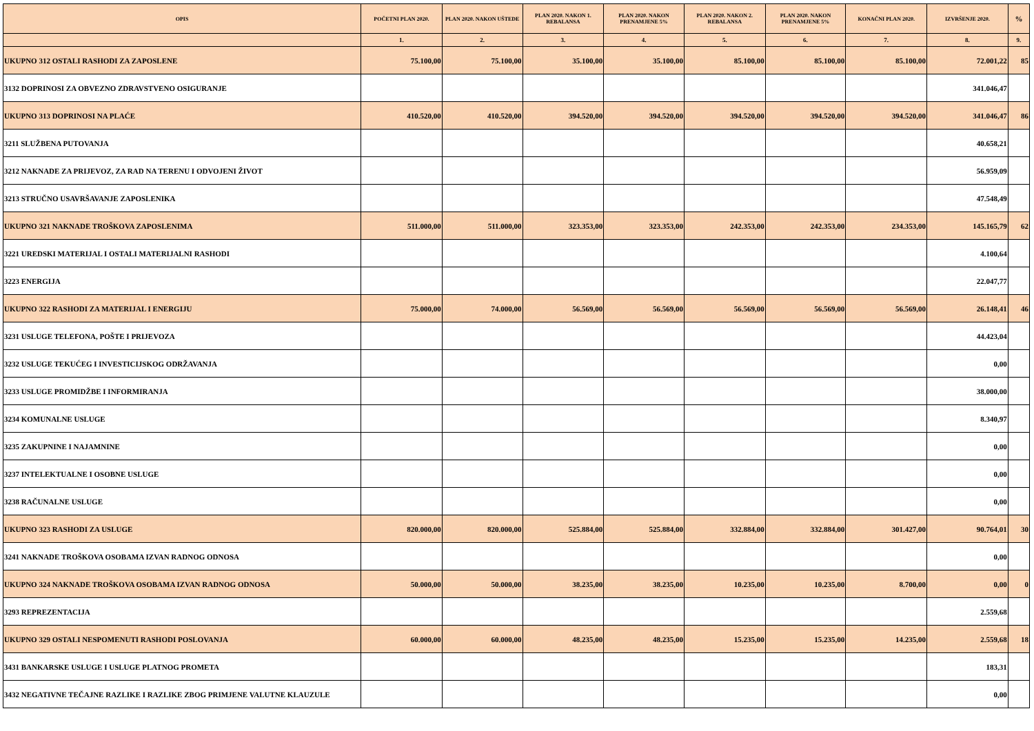| OPIS | POČETNI PLAN 2020. | PLAN 2020. NAKON UŠTEDE | PLAN 2020. NAKON 1. REBALANSA | PLAN 2020. NAKON PRENAMJENE 5% | PLAN 2020. NAKON 2. REBALANSA | PLAN 2020. NAKON PRENAMJENE 5% | KONAČNI PLAN 2020. | IZVRŠENJE 2020. | % |
| --- | --- | --- | --- | --- | --- | --- | --- | --- | --- |
| | 1. | 2. | 3. | 4. | 5. | 6. | 7. | 8. | 9. |
| UKUPNO 312 OSTALI RASHODI ZA ZAPOSLENE | 75.100,00 | 75.100,00 | 35.100,00 | 35.100,00 | 85.100,00 | 85.100,00 | 85.100,00 | 72.001,22 | 85 |
| 3132 DOPRINOSI ZA OBVEZNO ZDRAVSTVENO OSIGURANJE | | | | | | | | 341.046,47 | |
| UKUPNO 313 DOPRINOSI NA PLAĆE | 410.520,00 | 410.520,00 | 394.520,00 | 394.520,00 | 394.520,00 | 394.520,00 | 394.520,00 | 341.046,47 | 86 |
| 3211 SLUŽBENA PUTOVANJA | | | | | | | | 40.658,21 | |
| 3212 NAKNADE ZA PRIJEVOZ, ZA RAD NA TERENU I ODVOJENI ŽIVOT | | | | | | | | 56.959,09 | |
| 3213 STRUČNO USAVRŠAVANJE ZAPOSLENIKA | | | | | | | | 47.548,49 | |
| UKUPNO 321 NAKNADE TROŠKOVA ZAPOSLENIMA | 511.000,00 | 511.000,00 | 323.353,00 | 323.353,00 | 242.353,00 | 242.353,00 | 234.353,00 | 145.165,79 | 62 |
| 3221 UREDSKI MATERIJAL I OSTALI MATERIJALNI RASHODI | | | | | | | | 4.100,64 | |
| 3223 ENERGIJA | | | | | | | | 22.047,77 | |
| UKUPNO 322 RASHODI ZA MATERIJAL I ENERGIJU | 75.000,00 | 74.000,00 | 56.569,00 | 56.569,00 | 56.569,00 | 56.569,00 | 56.569,00 | 26.148,41 | 46 |
| 3231 USLUGE TELEFONA, POŠTE I PRIJEVOZA | | | | | | | | 44.423,04 | |
| 3232 USLUGE TEKUĆEG I INVESTICIJSKOG ODRŽAVANJA | | | | | | | | 0,00 | |
| 3233 USLUGE PROMIDŽBE I INFORMIRANJA | | | | | | | | 38.000,00 | |
| 3234 KOMUNALNE USLUGE | | | | | | | | 8.340,97 | |
| 3235 ZAKUPNINE I NAJAMNINE | | | | | | | | 0,00 | |
| 3237 INTELEKTUALNE I OSOBNE USLUGE | | | | | | | | 0,00 | |
| 3238 RAČUNALNE USLUGE | | | | | | | | 0,00 | |
| UKUPNO 323 RASHODI ZA USLUGE | 820.000,00 | 820.000,00 | 525.884,00 | 525.884,00 | 332.884,00 | 332.884,00 | 301.427,00 | 90.764,01 | 30 |
| 3241 NAKNADE TROŠKOVA OSOBAMA IZVAN RADNOG ODNOSA | | | | | | | | 0,00 | |
| UKUPNO 324 NAKNADE TROŠKOVA OSOBAMA IZVAN RADNOG ODNOSA | 50.000,00 | 50.000,00 | 38.235,00 | 38.235,00 | 10.235,00 | 10.235,00 | 8.700,00 | 0,00 | 0 |
| 3293 REPREZENTACIJA | | | | | | | | 2.559,68 | |
| UKUPNO 329 OSTALI NESPOMENUTI RASHODI POSLOVANJA | 60.000,00 | 60.000,00 | 48.235,00 | 48.235,00 | 15.235,00 | 15.235,00 | 14.235,00 | 2.559,68 | 18 |
| 3431 BANKARSKE USLUGE I USLUGE PLATNOG PROMETA | | | | | | | | 183,31 | |
| 3432 NEGATIVNE TEČAJNE RAZLIKE I RAZLIKE ZBOG PRIMJENE VALUTNE KLAUZULE | | | | | | | | 0,00 | |